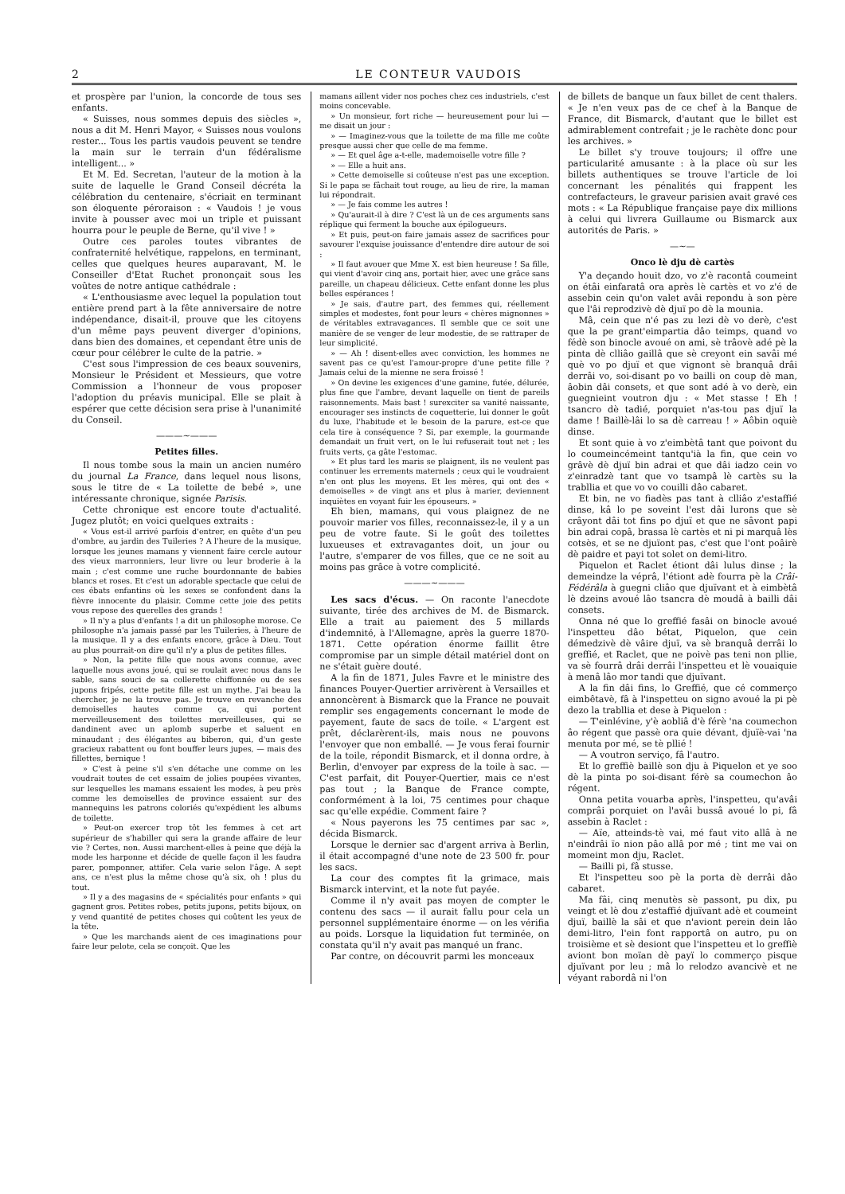2 LE CONTEUR VAUDOIS
et prospère par l'union, la concorde de tous ses enfants.
« Suisses, nous sommes depuis des siècles », nous a dit M. Henri Mayor, « Suisses nous voulons rester... Tous les partis vaudois peuvent se tendre la main sur le terrain d'un fédéralisme intelligent... »
Et M. Ed. Secretan, l'auteur de la motion à la suite de laquelle le Grand Conseil décréta la célébration du centenaire, s'écriait en terminant son éloquente péroraison : « Vaudois ! je vous invite à pousser avec moi un triple et puissant hourra pour le peuple de Berne, qu'il vive ! »
Outre ces paroles toutes vibrantes de confraternité helvétique, rappelons, en terminant, celles que quelques heures auparavant, M. le Conseiller d'Etat Ruchet prononçait sous les voûtes de notre antique cathédrale :
« L'enthousiasme avec lequel la population tout entière prend part à la fête anniversaire de notre indépendance, disait-il, prouve que les citoyens d'un même pays peuvent diverger d'opinions, dans bien des domaines, et cependant être unis de cœur pour célébrer le culte de la patrie. »
C'est sous l'impression de ces beaux souvenirs, Monsieur le Président et Messieurs, que votre Commission a l'honneur de vous proposer l'adoption du préavis municipal. Elle se plait à espérer que cette décision sera prise à l'unanimité du Conseil.
———~———
Petites filles.
Il nous tombe sous la main un ancien numéro du journal La France, dans lequel nous lisons, sous le titre de « La toilette de bebé », une intéressante chronique, signée Parisis.
Cette chronique est encore toute d'actualité. Jugez plutôt; en voici quelques extraits :
« Vous est-il arrivé parfois d'entrer, en quête d'un peu d'ombre, au jardin des Tuileries ? A l'heure de la musique, lorsque les jeunes mamans y viennent faire cercle autour des vieux marronniers, leur livre ou leur broderie à la main ; c'est comme une ruche bourdonnante de babies blancs et roses. Et c'est un adorable spectacle que celui de ces ébats enfantins où les sexes se confondent dans la fièvre innocente du plaisir. Comme cette joie des petits vous repose des querelles des grands !
» Il n'y a plus d'enfants ! a dit un philosophe morose. Ce philosophe n'a jamais passé par les Tuileries, à l'heure de la musique. Il y a des enfants encore, grâce à Dieu. Tout au plus pourrait-on dire qu'il n'y a plus de petites filles.
» Non, la petite fille que nous avons connue, avec laquelle nous avons joué, qui se roulait avec nous dans le sable, sans souci de sa collerette chiffonnée ou de ses jupons fripés, cette petite fille est un mythe. J'ai beau la chercher, je ne la trouve pas. Je trouve en revanche des demoiselles hautes comme ça, qui portent merveilleusement des toilettes merveilleuses, qui se dandinent avec un aplomb superbe et saluent en minaudant ; des élégantes au biberon, qui, d'un geste gracieux rabattent ou font bouffer leurs jupes, — mais des fillettes, bernique !
» C'est à peine s'il s'en détache une comme on les voudrait toutes de cet essaim de jolies poupées vivantes, sur lesquelles les mamans essaient les modes, à peu près comme les demoiselles de province essaient sur des mannequins les patrons coloriés qu'expédient les albums de toilette.
» Peut-on exercer trop tôt les femmes à cet art supérieur de s'habiller qui sera la grande affaire de leur vie ? Certes, non. Aussi marchent-elles à peine que déjà la mode les harponne et décide de quelle façon il les faudra parer, pomponner, attifer. Cela varie selon l'âge. A sept ans, ce n'est plus la même chose qu'à six, oh ! plus du tout.
» Il y a des magasins de « spécialités pour enfants » qui gagnent gros. Petites robes, petits jupons, petits bijoux, on y vend quantité de petites choses qui coûtent les yeux de la tête.
» Que les marchands aient de ces imaginations pour faire leur pelote, cela se conçoit. Que les
mamans aillent vider nos poches chez ces industriels, c'est moins concevable.
» Un monsieur, fort riche — heureusement pour lui — me disait un jour :
» — Imaginez-vous que la toilette de ma fille me coûte presque aussi cher que celle de ma femme.
» — Et quel âge a-t-elle, mademoiselle votre fille ?
» — Elle a huit ans.
» Cette demoiselle si coûteuse n'est pas une exception. Si le papa se fâchait tout rouge, au lieu de rire, la maman lui répondrait.
» — Je fais comme les autres !
» Qu'aurait-il à dire ? C'est là un de ces arguments sans réplique qui ferment la bouche aux épilogueurs.
» Et puis, peut-on faire jamais assez de sacrifices pour savourer l'exquise jouissance d'entendre dire autour de soi :
» Il faut avouer que Mme X. est bien heureuse ! Sa fille, qui vient d'avoir cinq ans, portait hier, avec une grâce sans pareille, un chapeau délicieux. Cette enfant donne les plus belles espérances !
» Je sais, d'autre part, des femmes qui, réellement simples et modestes, font pour leurs « chères mignonnes » de véritables extravagances. Il semble que ce soit une manière de se venger de leur modestie, de se rattraper de leur simplicité.
» — Ah ! disent-elles avec conviction, les hommes ne savent pas ce qu'est l'amour-propre d'une petite fille ? Jamais celui de la mienne ne sera froissé !
» On devine les exigences d'une gamine, futée, délurée, plus fine que l'ambre, devant laquelle on tient de pareils raisonnements. Mais bast ! surexciter sa vanité naissante, encourager ses instincts de coquetterie, lui donner le goût du luxe, l'habitude et le besoin de la parure, est-ce que cela tire à conséquence ? Si, par exemple, la gourmande demandait un fruit vert, on le lui refuserait tout net ; les fruits verts, ça gâte l'estomac.
» Et plus tard les maris se plaignent, ils ne veulent pas continuer les errements maternels ; ceux qui le voudraient n'en ont plus les moyens. Et les mères, qui ont des « demoiselles » de vingt ans et plus à marier, deviennent inquiètes en voyant fuir les épouseurs. »
Eh bien, mamans, qui vous plaignez de ne pouvoir marier vos filles, reconnaissez-le, il y a un peu de votre faute. Si le goût des toilettes luxueuses et extravagantes doit, un jour ou l'autre, s'emparer de vos filles, que ce ne soit au moins pas grâce à votre complicité.
———~———
Les sacs d'écus. — On raconte l'anecdote suivante, tirée des archives de M. de Bismarck. Elle a trait au paiement des 5 millards d'indemnité, à l'Allemagne, après la guerre 1870-1871. Cette opération énorme faillit être compromise par un simple détail matériel dont on ne s'était guère douté.
A la fin de 1871, Jules Favre et le ministre des finances Pouyer-Quertier arrivèrent à Versailles et annoncèrent à Bismarck que la France ne pouvait remplir ses engagements concernant le mode de payement, faute de sacs de toile. « L'argent est prêt, déclarèrent-ils, mais nous ne pouvons l'envoyer que non emballé. — Je vous ferai fournir de la toile, répondit Bismarck, et il donna ordre, à Berlin, d'envoyer par express de la toile à sac. — C'est parfait, dit Pouyer-Quertier, mais ce n'est pas tout ; la Banque de France compte, conformément à la loi, 75 centimes pour chaque sac qu'elle expédie. Comment faire ?
« Nous payerons les 75 centimes par sac », décida Bismarck.
Lorsque le dernier sac d'argent arriva à Berlin, il était accompagné d'une note de 23 500 fr. pour les sacs.
La cour des comptes fit la grimace, mais Bismarck intervint, et la note fut payée.
Comme il n'y avait pas moyen de compter le contenu des sacs — il aurait fallu pour cela un personnel supplémentaire énorme — on les vérifia au poids. Lorsque la liquidation fut terminée, on constata qu'il n'y avait pas manqué un franc.
Par contre, on découvrit parmi les monceaux
de billets de banque un faux billet de cent thalers. « Je n'en veux pas de ce chef à la Banque de France, dit Bismarck, d'autant que le billet est admirablement contrefait ; je le rachète donc pour les archives. »
Le billet s'y trouve toujours; il offre une particularité amusante : à la place où sur les billets authentiques se trouve l'article de loi concernant les pénalités qui frappent les contrefacteurs, le graveur parisien avait gravé ces mots : « La République française paye dix millions à celui qui livrera Guillaume ou Bismarck aux autorités de Paris. »
—~—
Onco lè dju dè cartès
Y'a deçando houit dzo, vo z'è racontâ coumeint on étâi einfaratâ ora après lè cartès et vo z'é de assebin cein qu'on valet avâi repondu à son père que l'âi reprodzivè dè djuï po dè la mounia.
Mâ, cein que n'é pas zu lezi dè vo derè, c'est que la pe grant'eimpartia dâo teimps, quand vo fédè son binocle avoué on ami, sè trâovè adé pè la pinta dè clliâo gaillâ que sè creyont ein savâi mé què vo po djuï et que vignont sè branquâ drâi derrâi vo, soi-disant po vo bailli on coup dè man, âobin dâi consets, et que sont adé à vo derè, ein guegnieint voutron dju : « Met stasse ! Eh ! tsancro dè tadié, porquiet n'as-tou pas djuï la dame ! Baillè-lâi lo sa dè carreau ! » Aôbin oquiè dinse.
Et sont quie à vo z'eimbètâ tant que poivont du lo coumeincémeint tantqu'ià la fin, que cein vo grâvè dè djuï bin adrai et que dâi iadzo cein vo z'einradzè tant que vo tsampâ lè cartès su la trabllia et que vo vo couilli dâo cabaret.
Et bin, ne vo fiadès pas tant à clliâo z'estaffié dinse, kâ lo pe soveint l'est dâi lurons que sè crâyont dâi tot fins po djuï et que ne sâvont papi bin adrai copâ, brassa lè cartès et ni pi marquâ lès cotsès, et se ne djuïont pas, c'est que l'ont poâirè dè paidre et payi tot solet on demi-litro.
Piquelon et Raclet étiont dâi lulus dinse ; la demeindze la véprâ, l'étiont adè fourra pè la Crâi-Fédérâla à guegni cliâo que djuïvant et à eimbètâ lè dzeins avoué lâo tsancra dè moudâ à bailli dâi consets.
Onna né que lo greffié fasâi on binocle avoué l'inspetteu dâo bétat, Piquelon, que cein démedzivè dè vâire djuï, va sè branquâ derrâi lo greffié, et Raclet, que ne poivè pas teni non pllie, va sè fourrâ drâi derrâi l'inspetteu et lè vouaiquie à menâ lâo mor tandi que djuïvant.
A la fin dâi fins, lo Greffié, que cé commerço eimbêtavè, fâ à l'inspetteu on signo avoué la pi pè dezo la trabllia et dese à Piquelon :
— T'einlévine, y'è aobliâ d'è férè 'na coumechon âo régent que passè ora quie dévant, djuïè-vai 'na menuta por mé, se tè pllié !
— A voutron serviço, fâ l'autro.
Et lo greffiè baillè son dju à Piquelon et ye soo dè la pinta po soi-disant férè sa coumechon âo régent.
Onna petita vouarba après, l'inspetteu, qu'avâi comprâi porquiet on l'avâi bussâ avoué lo pi, fâ assebin à Raclet :
— Aïe, atteinds-tè vai, mé faut vito allâ à ne n'eindrâi ïo nion pâo allâ por mé ; tint me vai on momeint mon dju, Raclet.
— Bailli pi, fâ stusse.
Et l'inspetteu soo pè la porta dè derrâi dâo cabaret.
Ma fâi, cinq menutès sè passont, pu dix, pu veingt et lè dou z'estaffié djuïvant adè et coumeint djuï, baillè la sâi et que n'aviont perein dein lâo demi-litro, l'ein font rapportâ on autro, pu on troisième et sè desiont que l'inspetteu et lo greffiè aviont bon moïan dè payï lo commerço pisque djuïvant por leu ; mâ lo relodzo avancivè et ne véyant rabordâ ni l'on